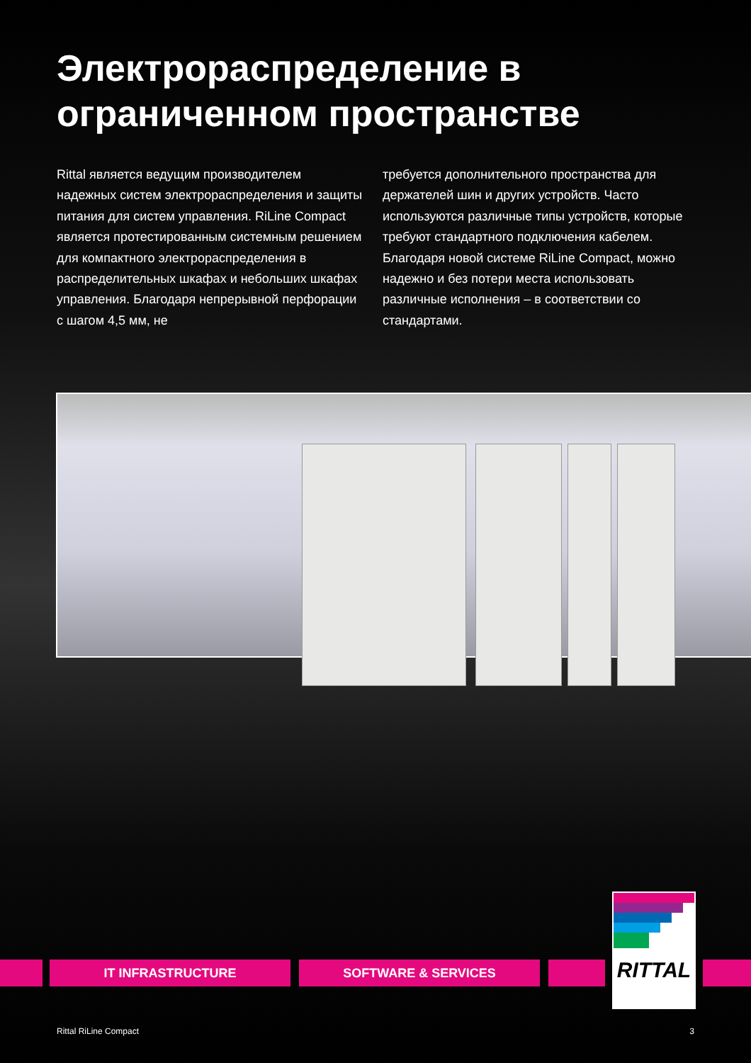Электрораспределение в ограниченном пространстве
Rittal является ведущим производителем надежных систем электрораспределения и защиты питания для систем управления. RiLine Compact является протестированным систем­ным решением для компактного электрорас­пределения в распределительных шкафах и небольших шкафах управления. Благодаря непрерывной перфорации с шагом 4,5 мм, не
требуется дополнительного пространства для держателей шин и других устройств. Часто используются различные типы устройств, которые требуют стандартного подключения кабелем. Благодаря новой системе RiLine Compact, можно надежно и без потери места использовать различные испол­нения – в соответствии со стандартами.
IT INFRASTRUCTURE SOFTWARE & SERVICES
RITTAL
Rittal RiLine Compact 3